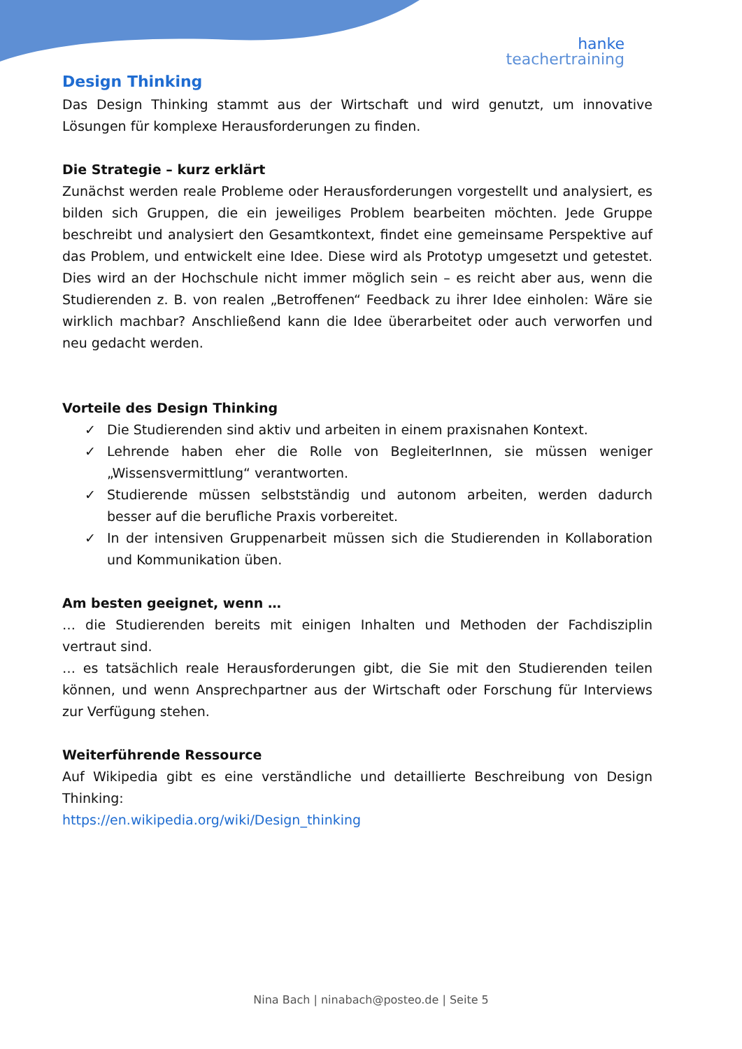hanke
teachertraining
Design Thinking
Das Design Thinking stammt aus der Wirtschaft und wird genutzt, um innovative Lösungen für komplexe Herausforderungen zu finden.
Die Strategie – kurz erklärt
Zunächst werden reale Probleme oder Herausforderungen vorgestellt und analysiert, es bilden sich Gruppen, die ein jeweiliges Problem bearbeiten möchten. Jede Gruppe beschreibt und analysiert den Gesamtkontext, findet eine gemeinsame Perspektive auf das Problem, und entwickelt eine Idee. Diese wird als Prototyp umgesetzt und getestet. Dies wird an der Hochschule nicht immer möglich sein – es reicht aber aus, wenn die Studierenden z. B. von realen „Betroffenen“ Feedback zu ihrer Idee einholen: Wäre sie wirklich machbar? Anschließend kann die Idee überarbeitet oder auch verworfen und neu gedacht werden.
Vorteile des Design Thinking
✓ Die Studierenden sind aktiv und arbeiten in einem praxisnahen Kontext.
✓ Lehrende haben eher die Rolle von BegleiterInnen, sie müssen weniger „Wissensvermittlung“ verantworten.
✓ Studierende müssen selbstständig und autonom arbeiten, werden dadurch besser auf die berufliche Praxis vorbereitet.
✓ In der intensiven Gruppenarbeit müssen sich die Studierenden in Kollaboration und Kommunikation üben.
Am besten geeignet, wenn …
… die Studierenden bereits mit einigen Inhalten und Methoden der Fachdisziplin vertraut sind.
… es tatsächlich reale Herausforderungen gibt, die Sie mit den Studierenden teilen können, und wenn Ansprechpartner aus der Wirtschaft oder Forschung für Interviews zur Verfügung stehen.
Weiterführende Ressource
Auf Wikipedia gibt es eine verständliche und detaillierte Beschreibung von Design Thinking:
https://en.wikipedia.org/wiki/Design_thinking
Nina Bach | ninabach@posteo.de | Seite 5